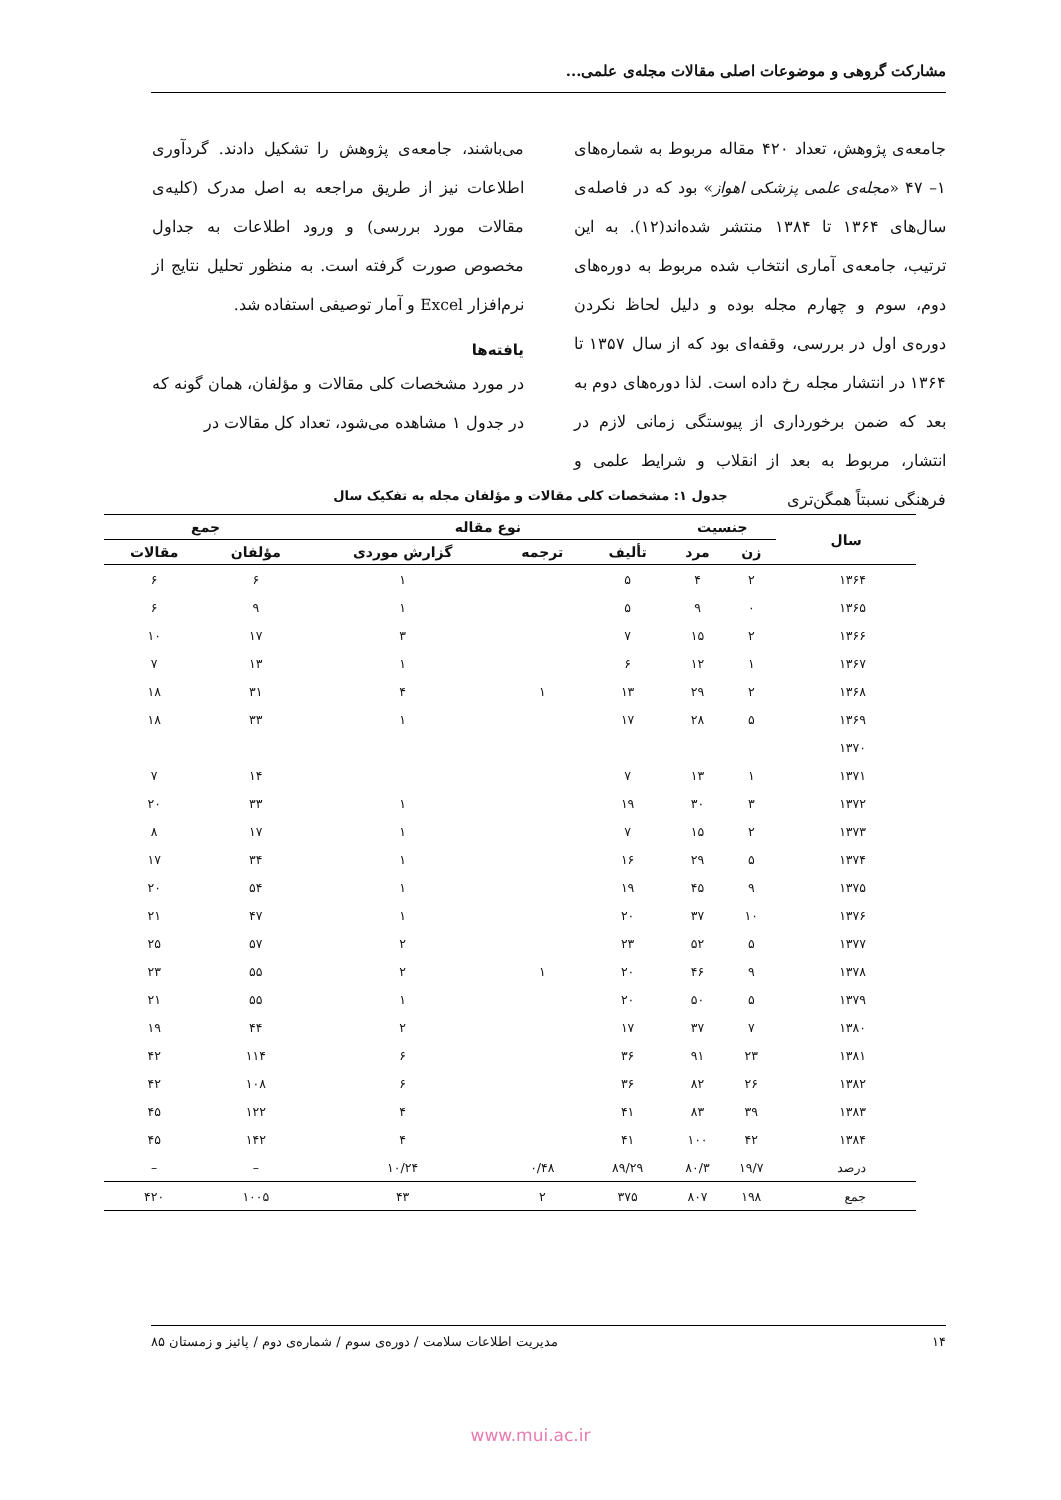مشارکت گروهی و موضوعات اصلی مقالات مجله‌ی علمی...
جامعه‌ی پژوهش، تعداد ۴۲۰ مقاله مربوط به شماره‌های ۱– ۴۷ «مجله‌ی علمی پزشکی اهواز» بود که در فاصله‌ی سال‌های ۱۳۶۴ تا ۱۳۸۴ منتشر شده‌اند(۱۲). به این ترتیب، جامعه‌ی آماری انتخاب شده مربوط به دوره‌های دوم، سوم و چهارم مجله بوده و دلیل لحاظ نکردن دوره‌ی اول در بررسی، وقفه‌ای بود که از سال ۱۳۵۷ تا ۱۳۶۴ در انتشار مجله رخ داده است. لذا دوره‌های دوم به بعد که ضمن برخورداری از پیوستگی زمانی لازم در انتشار، مربوط به بعد از انقلاب و شرایط علمی و فرهنگی نسبتاً همگن‌تری
می‌باشند، جامعه‌ی پژوهش را تشکیل دادند. گردآوری اطلاعات نیز از طریق مراجعه به اصل مدرک (کلیه‌ی مقالات مورد بررسی) و ورود اطلاعات به جداول مخصوص صورت گرفته است. به منظور تحلیل نتایج از نرم‌افزار Excel و آمار توصیفی استفاده شد.
یافته‌ها
در مورد مشخصات کلی مقالات و مؤلفان، همان گونه که در جدول ۱ مشاهده می‌شود، تعداد کل مقالات در
جدول ۱: مشخصات کلی مقالات و مؤلفان مجله به تفکیک سال
| سال | جنسیت | | نوع مقاله | | | جمع | |
| --- | --- | --- | --- | --- | --- | --- | --- |
| | زن | مرد | تألیف | ترجمه | گزارش موردی | مؤلفان | مقالات |
| ۱۳۶۴ | ۲ | ۴ | ۵ | | ۱ | ۶ | ۶ |
| ۱۳۶۵ | ۰ | ۹ | ۵ | | ۱ | ۹ | ۶ |
| ۱۳۶۶ | ۲ | ۱۵ | ۷ | | ۳ | ۱۷ | ۱۰ |
| ۱۳۶۷ | ۱ | ۱۲ | ۶ | | ۱ | ۱۳ | ۷ |
| ۱۳۶۸ | ۲ | ۲۹ | ۱۳ | ۱ | ۴ | ۳۱ | ۱۸ |
| ۱۳۶۹ | ۵ | ۲۸ | ۱۷ | | ۱ | ۳۳ | ۱۸ |
| ۱۳۷۰ | | | | | | | |
| ۱۳۷۱ | ۱ | ۱۳ | ۷ | | | ۱۴ | ۷ |
| ۱۳۷۲ | ۳ | ۳۰ | ۱۹ | | ۱ | ۳۳ | ۲۰ |
| ۱۳۷۳ | ۲ | ۱۵ | ۷ | | ۱ | ۱۷ | ۸ |
| ۱۳۷۴ | ۵ | ۲۹ | ۱۶ | | ۱ | ۳۴ | ۱۷ |
| ۱۳۷۵ | ۹ | ۴۵ | ۱۹ | | ۱ | ۵۴ | ۲۰ |
| ۱۳۷۶ | ۱۰ | ۳۷ | ۲۰ | | ۱ | ۴۷ | ۲۱ |
| ۱۳۷۷ | ۵ | ۵۲ | ۲۳ | | ۲ | ۵۷ | ۲۵ |
| ۱۳۷۸ | ۹ | ۴۶ | ۲۰ | ۱ | ۲ | ۵۵ | ۲۳ |
| ۱۳۷۹ | ۵ | ۵۰ | ۲۰ | | ۱ | ۵۵ | ۲۱ |
| ۱۳۸۰ | ۷ | ۳۷ | ۱۷ | | ۲ | ۴۴ | ۱۹ |
| ۱۳۸۱ | ۲۳ | ۹۱ | ۳۶ | | ۶ | ۱۱۴ | ۴۲ |
| ۱۳۸۲ | ۲۶ | ۸۲ | ۳۶ | | ۶ | ۱۰۸ | ۴۲ |
| ۱۳۸۳ | ۳۹ | ۸۳ | ۴۱ | | ۴ | ۱۲۲ | ۴۵ |
| ۱۳۸۴ | ۴۲ | ۱۰۰ | ۴۱ | | ۴ | ۱۴۲ | ۴۵ |
| درصد | ۱۹/۷ | ۸۰/۳ | ۸۹/۲۹ | ۰/۴۸ | ۱۰/۲۴ | – | – |
| جمع | ۱۹۸ | ۸۰۷ | ۳۷۵ | ۲ | ۴۳ | ۱۰۰۵ | ۴۲۰ |
۱۴ مدیریت اطلاعات سلامت / دوره‌ی سوم / شماره‌ی دوم / پائیز و زمستان ۸۵
www.mui.ac.ir